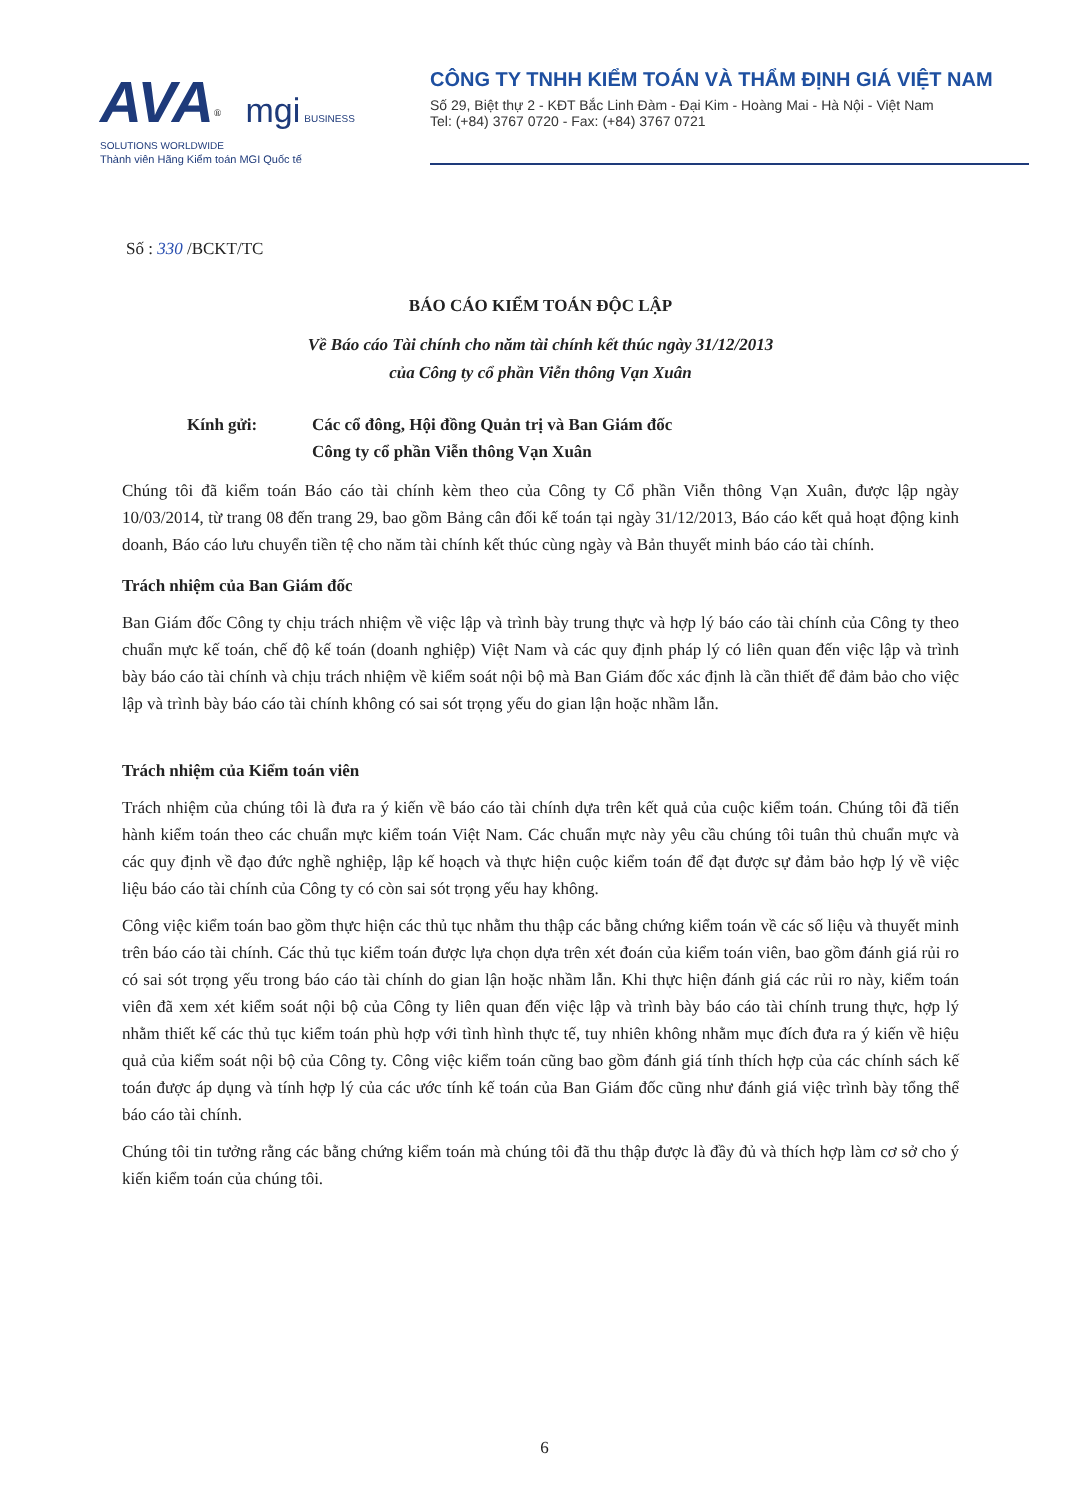AVA<sup>®</sup> mgi BUSINESS SOLUTIONS WORLDWIDE
Thành viên Hãng Kiểm toán MGI Quốc tế
CÔNG TY TNHH KIỂM TOÁN VÀ THẨM ĐỊNH GIÁ VIỆT NAM
Số 29, Biệt thự 2 - KĐT Bắc Linh Đàm - Đại Kim - Hoàng Mai - Hà Nội - Việt Nam
Tel: (+84) 3767 0720 - Fax: (+84) 3767 0721
Số : 330 /BCKT/TC
BÁO CÁO KIỂM TOÁN ĐỘC LẬP
Về Báo cáo Tài chính cho năm tài chính kết thúc ngày 31/12/2013
của Công ty cổ phần Viễn thông Vạn Xuân
Kính gửi: Các cổ đông, Hội đồng Quản trị và Ban Giám đốc
Công ty cổ phần Viễn thông Vạn Xuân
Chúng tôi đã kiểm toán Báo cáo tài chính kèm theo của Công ty Cổ phần Viễn thông Vạn Xuân, được lập ngày 10/03/2014, từ trang 08 đến trang 29, bao gồm Bảng cân đối kế toán tại ngày 31/12/2013, Báo cáo kết quả hoạt động kinh doanh, Báo cáo lưu chuyển tiền tệ cho năm tài chính kết thúc cùng ngày và Bản thuyết minh báo cáo tài chính.
Trách nhiệm của Ban Giám đốc
Ban Giám đốc Công ty chịu trách nhiệm về việc lập và trình bày trung thực và hợp lý báo cáo tài chính của Công ty theo chuẩn mực kế toán, chế độ kế toán (doanh nghiệp) Việt Nam và các quy định pháp lý có liên quan đến việc lập và trình bày báo cáo tài chính và chịu trách nhiệm về kiểm soát nội bộ mà Ban Giám đốc xác định là cần thiết để đảm bảo cho việc lập và trình bày báo cáo tài chính không có sai sót trọng yếu do gian lận hoặc nhầm lẫn.
Trách nhiệm của Kiểm toán viên
Trách nhiệm của chúng tôi là đưa ra ý kiến về báo cáo tài chính dựa trên kết quả của cuộc kiểm toán. Chúng tôi đã tiến hành kiểm toán theo các chuẩn mực kiểm toán Việt Nam. Các chuẩn mực này yêu cầu chúng tôi tuân thủ chuẩn mực và các quy định về đạo đức nghề nghiệp, lập kế hoạch và thực hiện cuộc kiểm toán để đạt được sự đảm bảo hợp lý về việc liệu báo cáo tài chính của Công ty có còn sai sót trọng yếu hay không.
Công việc kiểm toán bao gồm thực hiện các thủ tục nhằm thu thập các bằng chứng kiểm toán về các số liệu và thuyết minh trên báo cáo tài chính. Các thủ tục kiểm toán được lựa chọn dựa trên xét đoán của kiểm toán viên, bao gồm đánh giá rủi ro có sai sót trọng yếu trong báo cáo tài chính do gian lận hoặc nhầm lẫn. Khi thực hiện đánh giá các rủi ro này, kiểm toán viên đã xem xét kiểm soát nội bộ của Công ty liên quan đến việc lập và trình bày báo cáo tài chính trung thực, hợp lý nhằm thiết kế các thủ tục kiểm toán phù hợp với tình hình thực tế, tuy nhiên không nhằm mục đích đưa ra ý kiến về hiệu quả của kiểm soát nội bộ của Công ty. Công việc kiểm toán cũng bao gồm đánh giá tính thích hợp của các chính sách kế toán được áp dụng và tính hợp lý của các ước tính kế toán của Ban Giám đốc cũng như đánh giá việc trình bày tổng thể báo cáo tài chính.
Chúng tôi tin tưởng rằng các bằng chứng kiểm toán mà chúng tôi đã thu thập được là đầy đủ và thích hợp làm cơ sở cho ý kiến kiểm toán của chúng tôi.
6